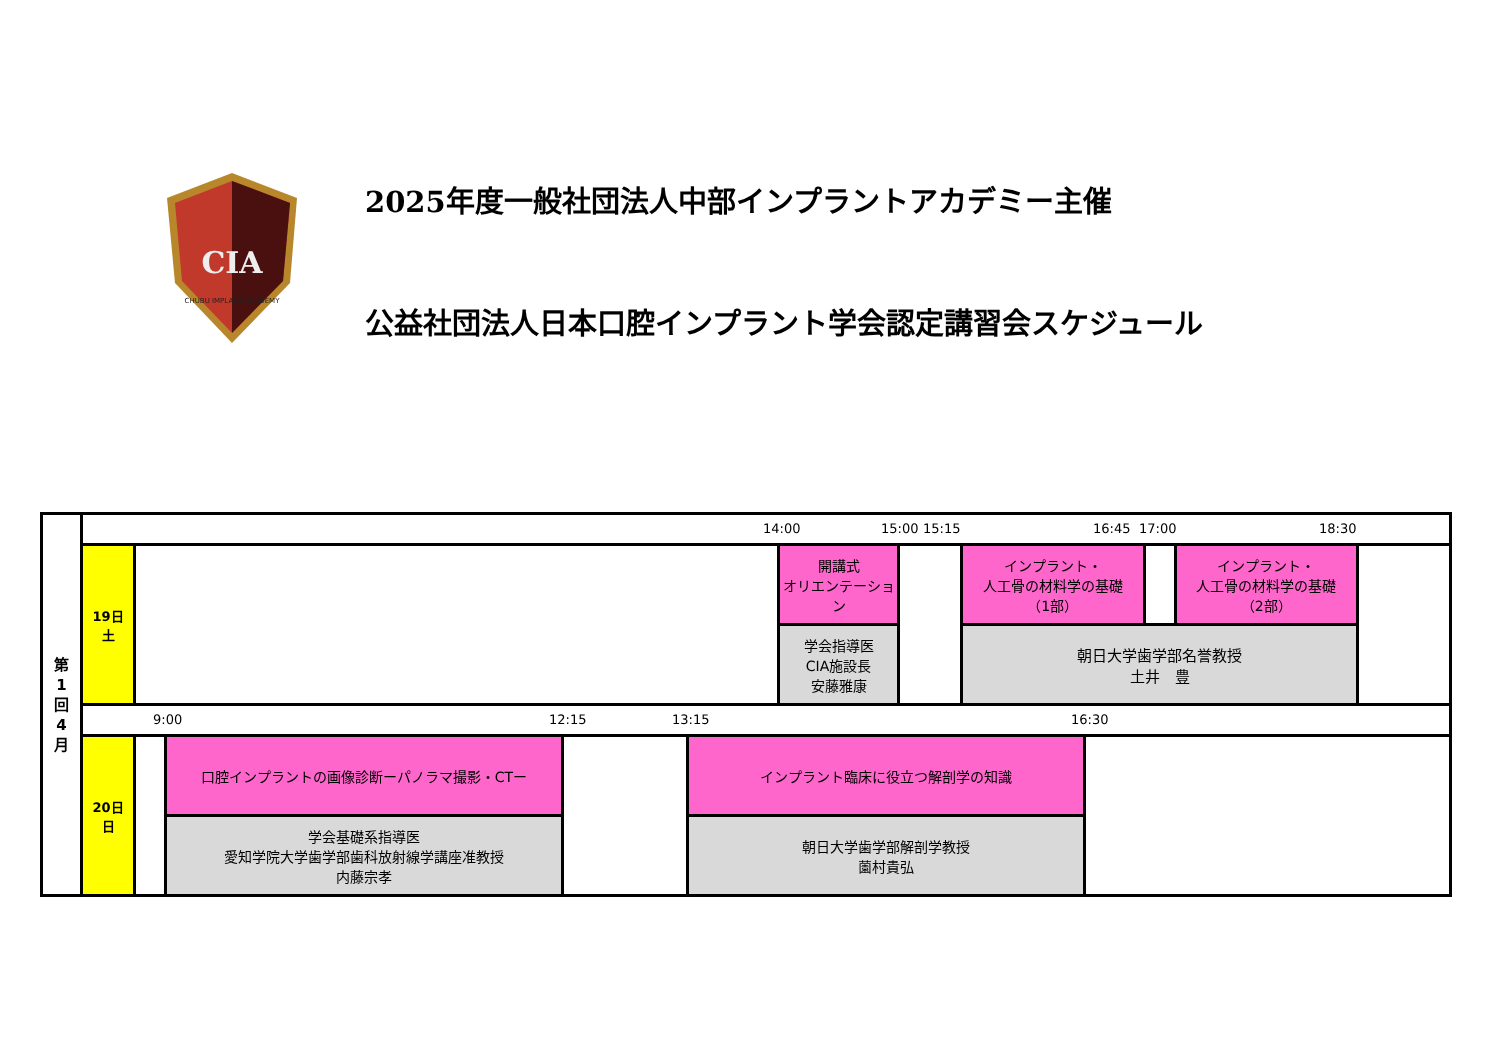CIA
CHUBU IMPLANT ACADEMY
2025年度一般社団法人中部インプラントアカデミー主催
公益社団法人日本口腔インプラント学会認定講習会スケジュール
第
1
回
4
月
14:00 15:00 15:15 16:45 17:00 18:30
19日
土
開講式
オリエンテーション
学会指導医
CIA施設長
安藤雅康
インプラント・
人工骨の材料学の基礎
（1部）
インプラント・
人工骨の材料学の基礎
（2部）
朝日大学歯学部名誉教授
土井　豊
9:00 12:15 13:15 16:30
20日
日
口腔インプラントの画像診断ーパノラマ撮影・CTー
学会基礎系指導医
愛知学院大学歯学部歯科放射線学講座准教授
内藤宗孝
インプラント臨床に役立つ解剖学の知識
朝日大学歯学部解剖学教授
薗村貴弘